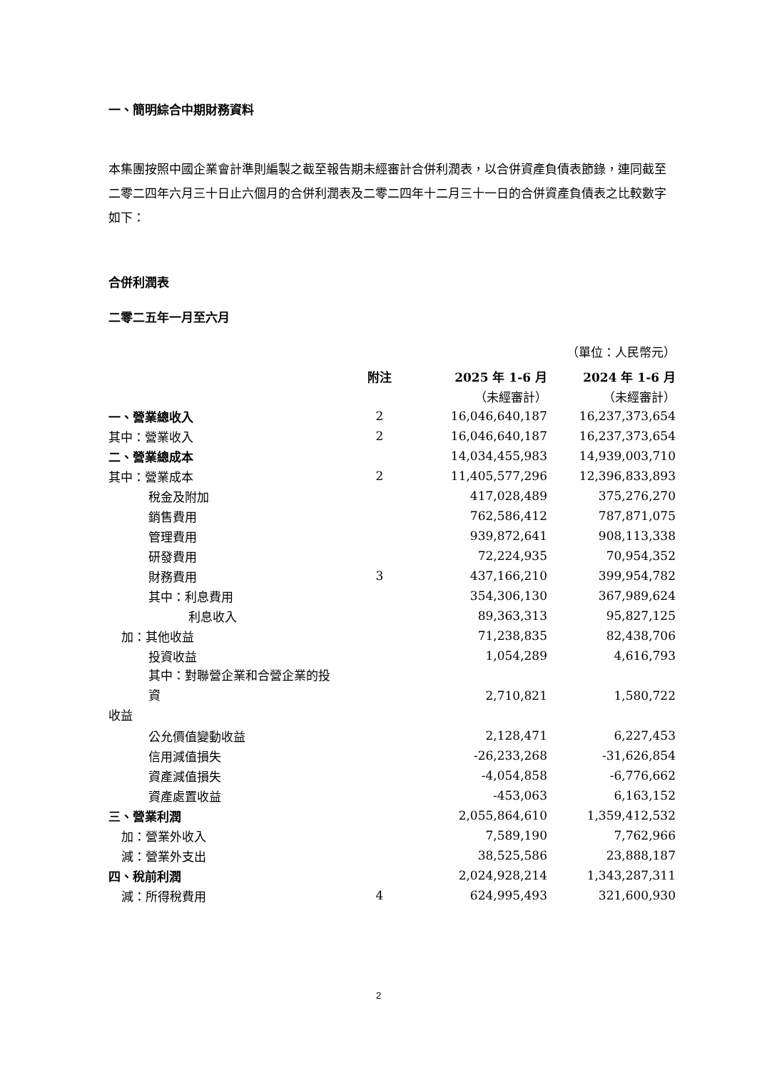一、簡明綜合中期財務資料
本集團按照中國企業會計準則編製之截至報告期未經審計合併利潤表，以合併資產負債表節錄，連同截至二零二四年六月三十日止六個月的合併利潤表及二零二四年十二月三十一日的合併資產負債表之比較數字如下：
合併利潤表
二零二五年一月至六月
（單位：人民幣元）
| | 附注 | 2025 年 1-6 月 | 2024 年 1-6 月 |
| --- | --- | --- | --- |
| | | （未經審計） | （未經審計） |
| 一、營業總收入 | 2 | 16,046,640,187 | 16,237,373,654 |
| 其中：營業收入 | 2 | 16,046,640,187 | 16,237,373,654 |
| 二、營業總成本 | | 14,034,455,983 | 14,939,003,710 |
| 其中：營業成本 | 2 | 11,405,577,296 | 12,396,833,893 |
| 稅金及附加 | | 417,028,489 | 375,276,270 |
| 銷售費用 | | 762,586,412 | 787,871,075 |
| 管理費用 | | 939,872,641 | 908,113,338 |
| 研發費用 | | 72,224,935 | 70,954,352 |
| 財務費用 | 3 | 437,166,210 | 399,954,782 |
| 其中：利息費用 | | 354,306,130 | 367,989,624 |
| 利息收入 | | 89,363,313 | 95,827,125 |
| 加：其他收益 | | 71,238,835 | 82,438,706 |
| 投資收益 | | 1,054,289 | 4,616,793 |
| 其中：對聯營企業和合營企業的投資 收益 | | 2,710,821 | 1,580,722 |
| 公允價值變動收益 | | 2,128,471 | 6,227,453 |
| 信用減值損失 | | -26,233,268 | -31,626,854 |
| 資產減值損失 | | -4,054,858 | -6,776,662 |
| 資產處置收益 | | -453,063 | 6,163,152 |
| 三、營業利潤 | | 2,055,864,610 | 1,359,412,532 |
| 加：營業外收入 | | 7,589,190 | 7,762,966 |
| 減：營業外支出 | | 38,525,586 | 23,888,187 |
| 四、稅前利潤 | | 2,024,928,214 | 1,343,287,311 |
| 減：所得稅費用 | 4 | 624,995,493 | 321,600,930 |
2